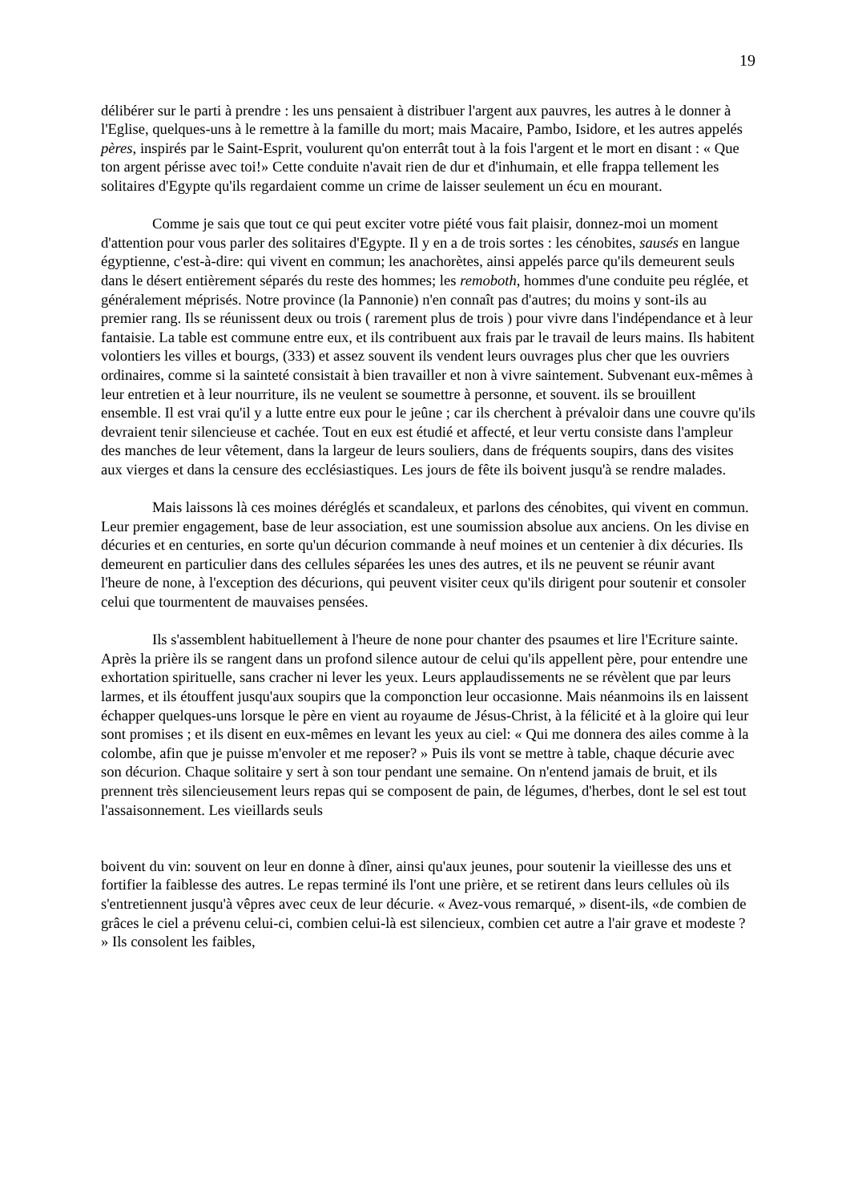19
délibérer sur le parti à prendre : les uns pensaient à distribuer l'argent aux pauvres, les autres à le donner à l'Eglise, quelques-uns à le remettre à la famille du mort; mais Macaire, Pambo, Isidore, et les autres appelés pères, inspirés par le Saint-Esprit, voulurent qu'on enterrât tout à la fois l'argent et le mort en disant : « Que ton argent périsse avec toi!» Cette conduite n'avait rien de dur et d'inhumain, et elle frappa tellement les solitaires d'Egypte qu'ils regardaient comme un crime de laisser seulement un écu en mourant.
Comme je sais que tout ce qui peut exciter votre piété vous fait plaisir, donnez-moi un moment d'attention pour vous parler des solitaires d'Egypte. Il y en a de trois sortes : les cénobites, sausés en langue égyptienne, c'est-à-dire: qui vivent en commun; les anachorètes, ainsi appelés parce qu'ils demeurent seuls dans le désert entièrement séparés du reste des hommes; les remoboth, hommes d'une conduite peu réglée, et généralement méprisés. Notre province (la Pannonie) n'en connaît pas d'autres; du moins y sont-ils au premier rang. Ils se réunissent deux ou trois ( rarement plus de trois ) pour vivre dans l'indépendance et à leur fantaisie. La table est commune entre eux, et ils contribuent aux frais par le travail de leurs mains. Ils habitent volontiers les villes et bourgs, (333) et assez souvent ils vendent leurs ouvrages plus cher que les ouvriers ordinaires, comme si la sainteté consistait à bien travailler et non à vivre saintement. Subvenant eux-mêmes à leur entretien et à leur nourriture, ils ne veulent se soumettre à personne, et souvent. ils se brouillent ensemble. Il est vrai qu'il y a lutte entre eux pour le jeûne ; car ils cherchent à prévaloir dans une couvre qu'ils devraient tenir silencieuse et cachée. Tout en eux est étudié et affecté, et leur vertu consiste dans l'ampleur des manches de leur vêtement, dans la largeur de leurs souliers, dans de fréquents soupirs, dans des visites aux vierges et dans la censure des ecclésiastiques. Les jours de fête ils boivent jusqu'à se rendre malades.
Mais laissons là ces moines déréglés et scandaleux, et parlons des cénobites, qui vivent en commun. Leur premier engagement, base de leur association, est une soumission absolue aux anciens. On les divise en décuries et en centuries, en sorte qu'un décurion commande à neuf moines et un centenier à dix décuries. Ils demeurent en particulier dans des cellules séparées les unes des autres, et ils ne peuvent se réunir avant l'heure de none, à l'exception des décurions, qui peuvent visiter ceux qu'ils dirigent pour soutenir et consoler celui que tourmentent de mauvaises pensées.
Ils s'assemblent habituellement à l'heure de none pour chanter des psaumes et lire l'Ecriture sainte. Après la prière ils se rangent dans un profond silence autour de celui qu'ils appellent père, pour entendre une exhortation spirituelle, sans cracher ni lever les yeux. Leurs applaudissements ne se révèlent que par leurs larmes, et ils étouffent jusqu'aux soupirs que la componction leur occasionne. Mais néanmoins ils en laissent échapper quelques-uns lorsque le père en vient au royaume de Jésus-Christ, à la félicité et à la gloire qui leur sont promises ; et ils disent en eux-mêmes en levant les yeux au ciel: « Qui me donnera des ailes comme à la colombe, afin que je puisse m'envoler et me reposer? » Puis ils vont se mettre à table, chaque décurie avec son décurion. Chaque solitaire y sert à son tour pendant une semaine. On n'entend jamais de bruit, et ils prennent très silencieusement leurs repas qui se composent de pain, de légumes, d'herbes, dont le sel est tout l'assaisonnement. Les vieillards seuls
boivent du vin: souvent on leur en donne à dîner, ainsi qu'aux jeunes, pour soutenir la vieillesse des uns et fortifier la faiblesse des autres. Le repas terminé ils l'ont une prière, et se retirent dans leurs cellules où ils s'entretiennent jusqu'à vêpres avec ceux de leur décurie. « Avez-vous remarqué, » disent-ils, «de combien de grâces le ciel a prévenu celui-ci, combien celui-là est silencieux, combien cet autre a l'air grave et modeste ? » Ils consolent les faibles,